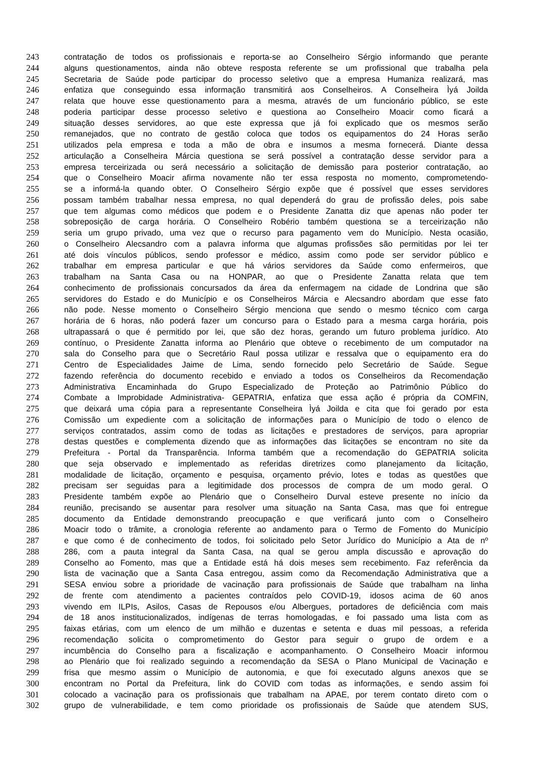243 contratação de todos os profissionais e reporta-se ao Conselheiro Sérgio informando que perante
244 alguns questionamentos, ainda não obteve resposta referente se um profissional que trabalha pela
245 Secretaria de Saúde pode participar do processo seletivo que a empresa Humaniza realizará, mas
246 enfatiza que conseguindo essa informação transmitirá aos Conselheiros. A Conselheira Ìyá Joilda
247 relata que houve esse questionamento para a mesma, através de um funcionário público, se este
248 poderia participar desse processo seletivo e questiona ao Conselheiro Moacir como ficará a
249 situação desses servidores, ao que este expressa que já foi explicado que os mesmos serão
250 remanejados, que no contrato de gestão coloca que todos os equipamentos do 24 Horas serão
251 utilizados pela empresa e toda a mão de obra e insumos a mesma fornecerá. Diante dessa
252 articulação a Conselheira Márcia questiona se será possível a contratação desse servidor para a
253 empresa terceirizada ou será necessário a solicitação de demissão para posterior contratação, ao
254 que o Conselheiro Moacir afirma novamente não ter essa resposta no momento, comprometendo-
255 se a informá-la quando obter. O Conselheiro Sérgio expõe que é possível que esses servidores
256 possam também trabalhar nessa empresa, no qual dependerá do grau de profissão deles, pois sabe
257 que tem algumas como médicos que podem e o Presidente Zanatta diz que apenas não poder ter
258 sobreposição de carga horária. O Conselheiro Robério também questiona se a terceirização não
259 seria um grupo privado, uma vez que o recurso para pagamento vem do Município. Nesta ocasião,
260 o Conselheiro Alecsandro com a palavra informa que algumas profissões são permitidas por lei ter
261 até dois vínculos públicos, sendo professor e médico, assim como pode ser servidor público e
262 trabalhar em empresa particular e que há vários servidores da Saúde como enfermeiros, que
263 trabalham na Santa Casa ou na HONPAR, ao que o Presidente Zanatta relata que tem
264 conhecimento de profissionais concursados da área da enfermagem na cidade de Londrina que são
265 servidores do Estado e do Município e os Conselheiros Márcia e Alecsandro abordam que esse fato
266 não pode. Nesse momento o Conselheiro Sérgio menciona que sendo o mesmo técnico com carga
267 horária de 6 horas, não poderá fazer um concurso para o Estado para a mesma carga horária, pois
268 ultrapassará o que é permitido por lei, que são dez horas, gerando um futuro problema jurídico. Ato
269 contínuo, o Presidente Zanatta informa ao Plenário que obteve o recebimento de um computador na
270 sala do Conselho para que o Secretário Raul possa utilizar e ressalva que o equipamento era do
271 Centro de Especialidades Jaime de Lima, sendo fornecido pelo Secretário de Saúde. Segue
272 fazendo referência do documento recebido e enviado a todos os Conselheiros da Recomendação
273 Administrativa Encaminhada do Grupo Especializado de Proteção ao Patrimônio Público do
274 Combate a Improbidade Administrativa- GEPATRIA, enfatiza que essa ação é própria da COMFIN,
275 que deixará uma cópia para a representante Conselheira Ìyá Joilda e cita que foi gerado por esta
276 Comissão um expediente com a solicitação de informações para o Município de todo o elenco de
277 serviços contratados, assim como de todas as licitações e prestadores de serviços, para apropriar
278 destas questões e complementa dizendo que as informações das licitações se encontram no site da
279 Prefeitura - Portal da Transparência. Informa também que a recomendação do GEPATRIA solicita
280 que seja observado e implementado as referidas diretrizes como planejamento da licitação,
281 modalidade de licitação, orçamento e pesquisa, orçamento prévio, lotes e todas as questões que
282 precisam ser seguidas para a legitimidade dos processos de compra de um modo geral. O
283 Presidente também expõe ao Plenário que o Conselheiro Durval esteve presente no início da
284 reunião, precisando se ausentar para resolver uma situação na Santa Casa, mas que foi entregue
285 documento da Entidade demonstrando preocupação e que verificará junto com o Conselheiro
286 Moacir todo o trâmite, a cronologia referente ao andamento para o Termo de Fomento do Município
287 e que como é de conhecimento de todos, foi solicitado pelo Setor Jurídico do Município a Ata de nº
288 286, com a pauta integral da Santa Casa, na qual se gerou ampla discussão e aprovação do
289 Conselho ao Fomento, mas que a Entidade está há dois meses sem recebimento. Faz referência da
290 lista de vacinação que a Santa Casa entregou, assim como da Recomendação Administrativa que a
291 SESA enviou sobre a prioridade de vacinação para profissionais de Saúde que trabalham na linha
292 de frente com atendimento a pacientes contraídos pelo COVID-19, idosos acima de 60 anos
293 vivendo em ILPIs, Asilos, Casas de Repousos e/ou Albergues, portadores de deficiência com mais
294 de 18 anos institucionalizados, indígenas de terras homologadas, e foi passado uma lista com as
295 faixas etárias, com um elenco de um milhão e duzentas e setenta e duas mil pessoas, a referida
296 recomendação solicita o comprometimento do Gestor para seguir o grupo de ordem e a
297 incumbência do Conselho para a fiscalização e acompanhamento. O Conselheiro Moacir informou
298 ao Plenário que foi realizado seguindo a recomendação da SESA o Plano Municipal de Vacinação e
299 frisa que mesmo assim o Município de autonomia, e que foi executado alguns anexos que se
300 encontram no Portal da Prefeitura, link do COVID com todas as informações, e sendo assim foi
301 colocado a vacinação para os profissionais que trabalham na APAE, por terem contato direto com o
302 grupo de vulnerabilidade, e tem como prioridade os profissionais de Saúde que atendem SUS,